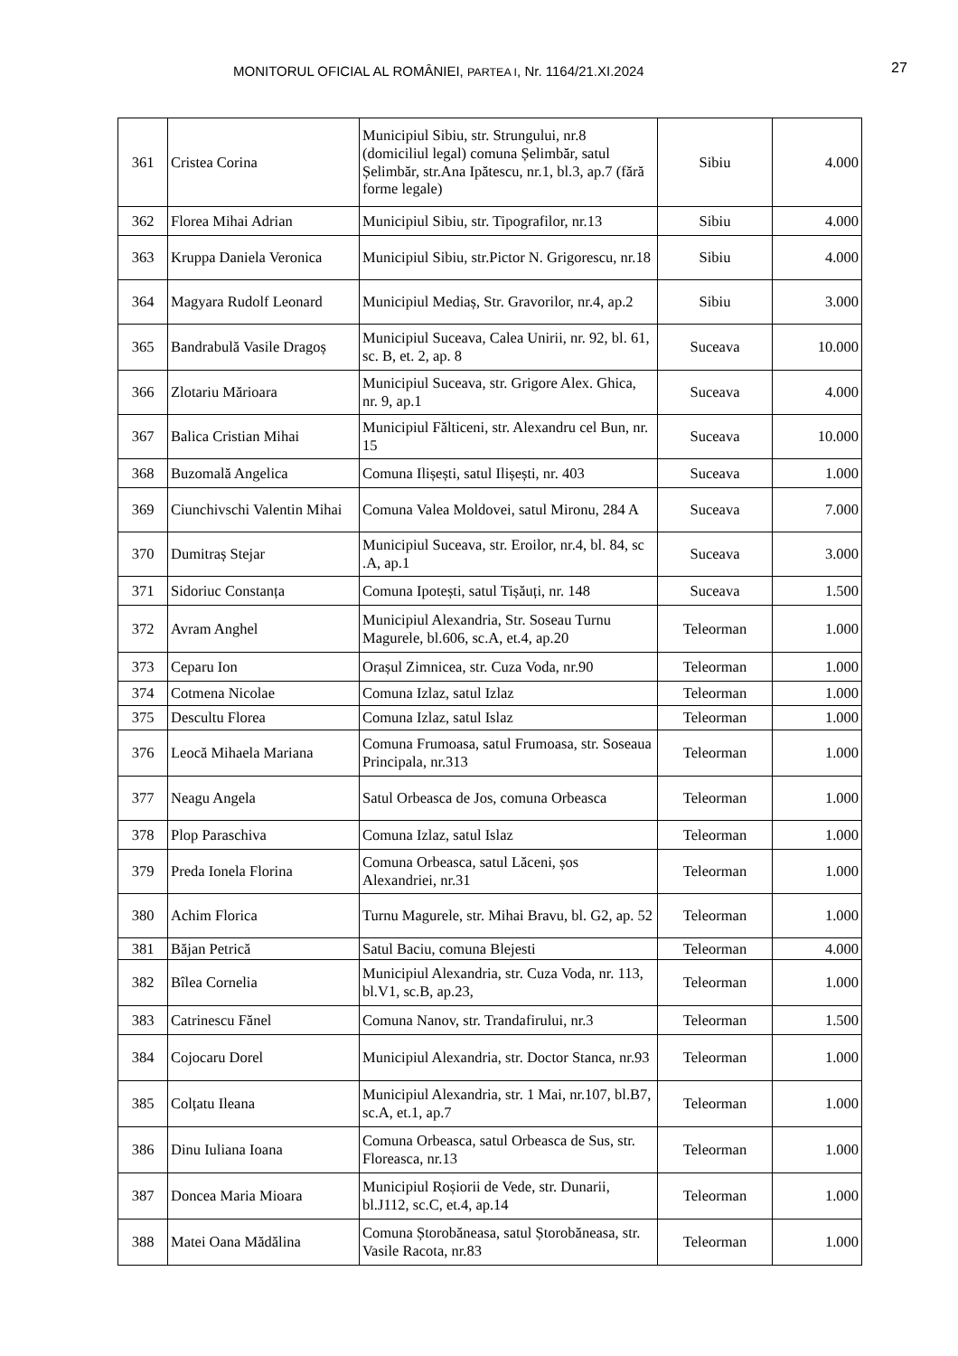MONITORUL OFICIAL AL ROMÂNIEI, PARTEA I, Nr. 1164/21.XI.2024 27
| 361 | Cristea Corina | Municipiul Sibiu, str. Strungului, nr.8 (domiciliul legal) comuna Șelimbăr, satul Șelimbăr, str.Ana Ipătescu, nr.1, bl.3, ap.7 (fără forme legale) | Sibiu | 4.000 |
| 362 | Florea Mihai Adrian | Municipiul Sibiu, str. Tipografilor, nr.13 | Sibiu | 4.000 |
| 363 | Kruppa Daniela Veronica | Municipiul Sibiu, str.Pictor N. Grigorescu, nr.18 | Sibiu | 4.000 |
| 364 | Magyara Rudolf Leonard | Municipiul Mediaș, Str. Gravorilor, nr.4, ap.2 | Sibiu | 3.000 |
| 365 | Bandrabulă Vasile Dragoș | Municipiul Suceava, Calea Unirii, nr. 92, bl. 61, sc. B, et. 2, ap. 8 | Suceava | 10.000 |
| 366 | Zlotariu Mărioara | Municipiul Suceava, str. Grigore Alex. Ghica, nr. 9, ap.1 | Suceava | 4.000 |
| 367 | Balica Cristian Mihai | Municipiul Fălticeni, str. Alexandru cel Bun, nr. 15 | Suceava | 10.000 |
| 368 | Buzomală Angelica | Comuna Ilișești, satul Ilișești, nr. 403 | Suceava | 1.000 |
| 369 | Ciunchivschi Valentin Mihai | Comuna Valea Moldovei, satul Mironu, 284 A | Suceava | 7.000 |
| 370 | Dumitraș Stejar | Municipiul Suceava, str. Eroilor, nr.4, bl. 84, sc .A, ap.1 | Suceava | 3.000 |
| 371 | Sidoriuc Constanța | Comuna Ipotești, satul Tișăuți, nr. 148 | Suceava | 1.500 |
| 372 | Avram Anghel | Municipiul Alexandria, Str. Soseau Turnu Magurele, bl.606, sc.A, et.4, ap.20 | Teleorman | 1.000 |
| 373 | Ceparu Ion | Orașul Zimnicea, str. Cuza Voda, nr.90 | Teleorman | 1.000 |
| 374 | Cotmena Nicolae | Comuna Izlaz, satul Izlaz | Teleorman | 1.000 |
| 375 | Descultu Florea | Comuna Izlaz, satul Islaz | Teleorman | 1.000 |
| 376 | Leocă Mihaela Mariana | Comuna Frumoasa, satul Frumoasa, str. Soseaua Principala, nr.313 | Teleorman | 1.000 |
| 377 | Neagu Angela | Satul Orbeasca de Jos, comuna Orbeasca | Teleorman | 1.000 |
| 378 | Plop Paraschiva | Comuna Izlaz, satul Islaz | Teleorman | 1.000 |
| 379 | Preda Ionela Florina | Comuna Orbeasca, satul Lăceni, șos Alexandriei, nr.31 | Teleorman | 1.000 |
| 380 | Achim Florica | Turnu Magurele, str. Mihai Bravu, bl. G2, ap. 52 | Teleorman | 1.000 |
| 381 | Băjan Petrică | Satul Baciu, comuna Blejesti | Teleorman | 4.000 |
| 382 | Bîlea Cornelia | Municipiul Alexandria, str. Cuza Voda, nr. 113, bl.V1, sc.B, ap.23, | Teleorman | 1.000 |
| 383 | Catrinescu Fănel | Comuna Nanov, str. Trandafirului, nr.3 | Teleorman | 1.500 |
| 384 | Cojocaru Dorel | Municipiul Alexandria, str. Doctor Stanca, nr.93 | Teleorman | 1.000 |
| 385 | Colțatu Ileana | Municipiul Alexandria, str. 1 Mai, nr.107, bl.B7, sc.A, et.1, ap.7 | Teleorman | 1.000 |
| 386 | Dinu Iuliana Ioana | Comuna Orbeasca, satul Orbeasca de Sus, str. Floreasca, nr.13 | Teleorman | 1.000 |
| 387 | Doncea Maria Mioara | Municipiul Roșiorii de Vede, str. Dunarii, bl.J112, sc.C, et.4, ap.14 | Teleorman | 1.000 |
| 388 | Matei Oana Mădălina | Comuna Ștorobăneasa, satul Ștorobăneasa, str. Vasile Racota, nr.83 | Teleorman | 1.000 |